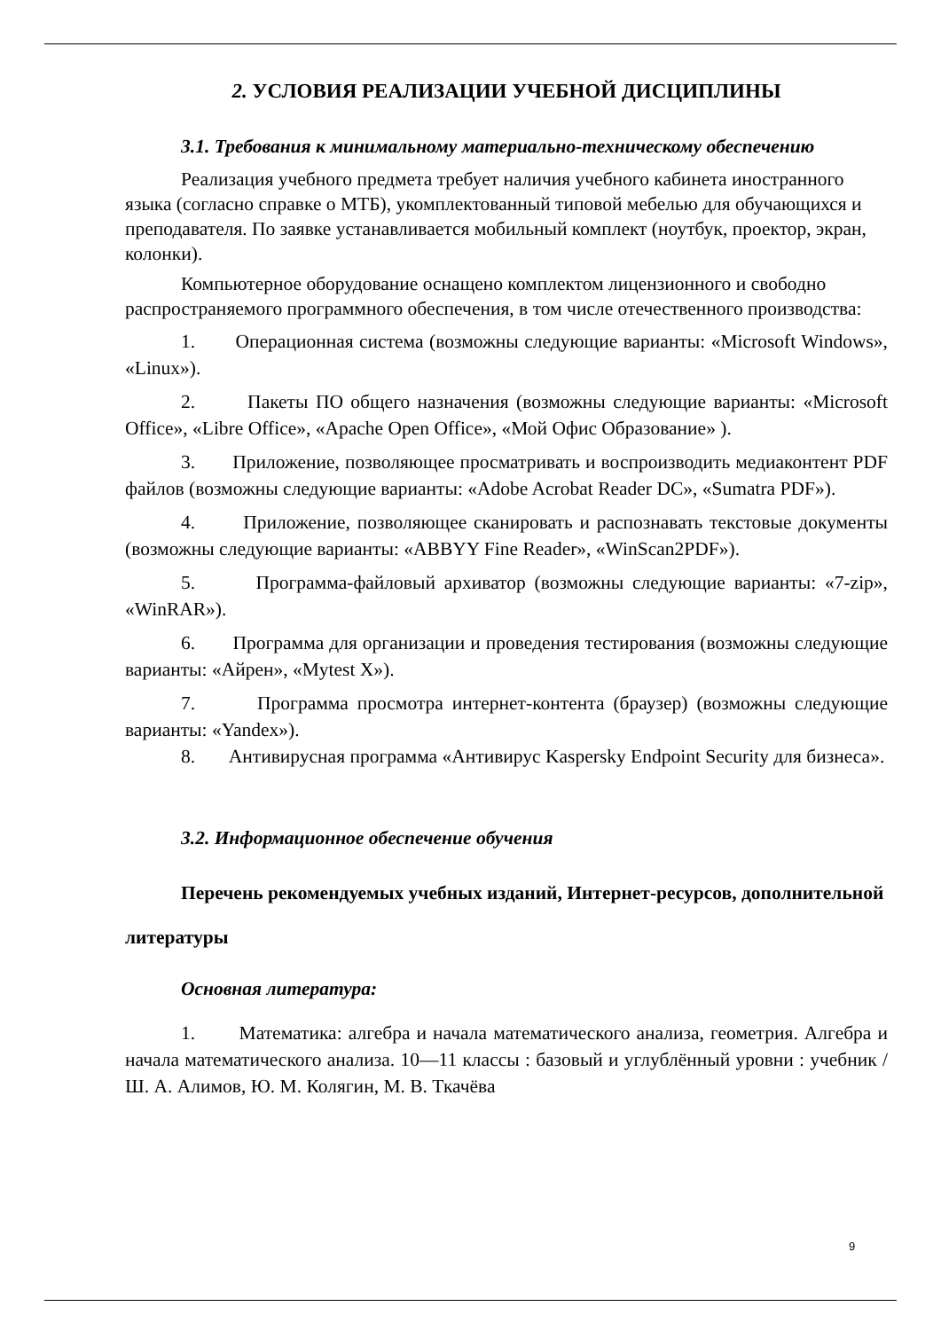2. УСЛОВИЯ РЕАЛИЗАЦИИ УЧЕБНОЙ ДИСЦИПЛИНЫ
3.1. Требования к минимальному материально-техническому обеспечению
Реализация учебного предмета требует наличия учебного кабинета иностранного языка (согласно справке о МТБ), укомплектованный типовой мебелью для обучающихся и преподавателя. По заявке устанавливается мобильный комплект (ноутбук, проектор, экран, колонки).
Компьютерное оборудование оснащено комплектом лицензионного и свободно распространяемого программного обеспечения, в том числе отечественного производства:
1. Операционная система (возможны следующие варианты: «Microsoft Windows», «Linux»).
2. Пакеты ПО общего назначения (возможны следующие варианты: «Microsoft Office», «Libre Office», «Apache Open Office», «Мой Офис Образование» ).
3. Приложение, позволяющее просматривать и воспроизводить медиаконтент PDF файлов (возможны следующие варианты: «Adobe Acrobat Reader DC», «Sumatra PDF»).
4. Приложение, позволяющее сканировать и распознавать текстовые документы (возможны следующие варианты: «ABBYY Fine Reader», «WinScan2PDF»).
5. Программа-файловый архиватор (возможны следующие варианты: «7-zip», «WinRAR»).
6. Программа для организации и проведения тестирования (возможны следующие варианты: «Айрен», «Mytest X»).
7. Программа просмотра интернет-контента (браузер) (возможны следующие варианты: «Yandex»).
8. Антивирусная программа «Антивирус Kaspersky Endpoint Security для бизнеса».
3.2. Информационное обеспечение обучения
Перечень рекомендуемых учебных изданий, Интернет-ресурсов, дополнительной литературы
Основная литература:
1. Математика: алгебра и начала математического анализа, геометрия. Алгебра и начала математического анализа. 10—11 классы : базовый и углублённый уровни : учебник / Ш. А. Алимов, Ю. М. Колягин, М. В. Ткачёва
9